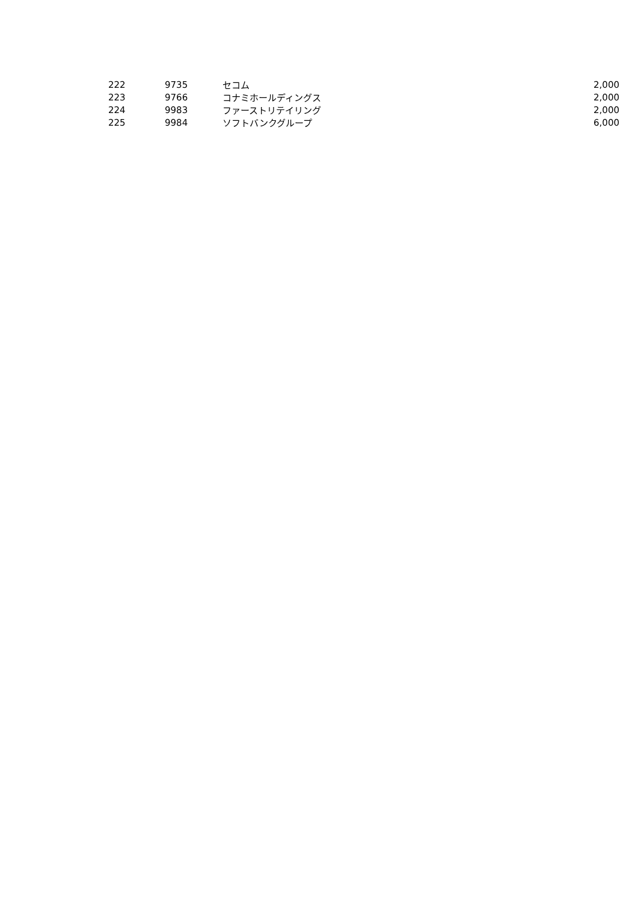| 222 | 9735 | セコム | 2,000 |
| 223 | 9766 | コナミホールディングス | 2,000 |
| 224 | 9983 | ファーストリテイリング | 2,000 |
| 225 | 9984 | ソフトバンクグループ | 6,000 |